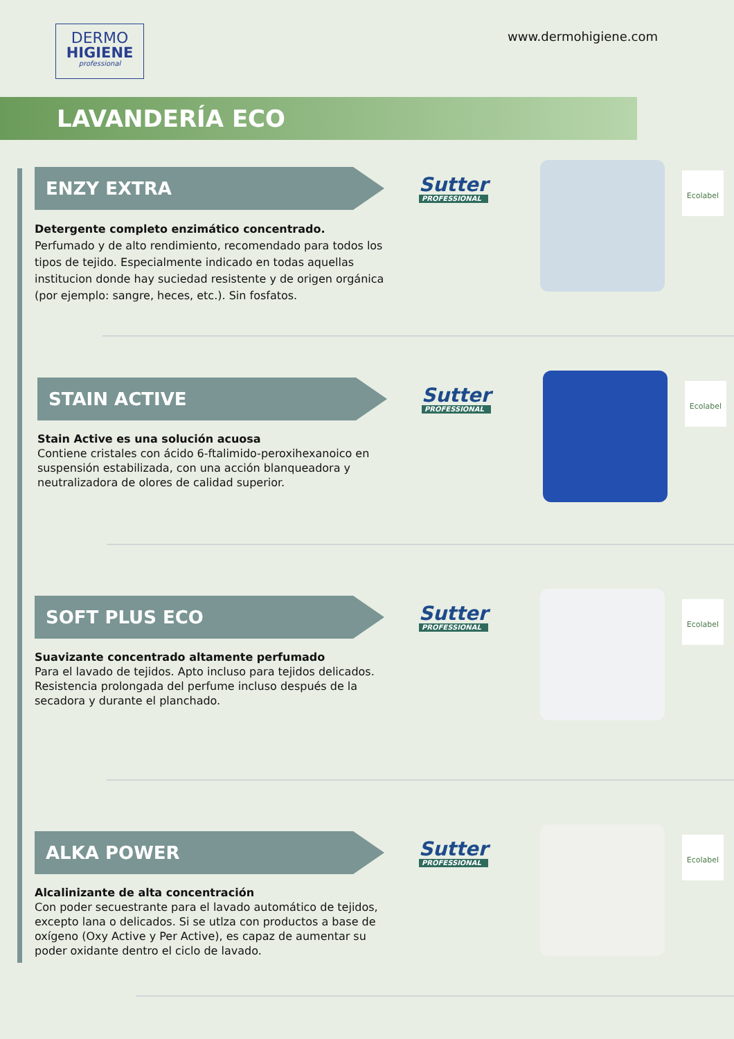DERMO
HIGIENE
professional
www.dermohigiene.com
LAVANDERÍA ECO
ENZY EXTRA
Detergente completo enzimático concentrado.
Perfumado y de alto rendimiento, recomendado para todos los tipos de tejido. Especialmente indicado en todas aquellas institucion donde hay suciedad resistente y de origen orgánica (por ejemplo: sangre, heces, etc.). Sin fosfatos.
Sutter
PROFESSIONAL
Ecolabel
STAIN ACTIVE
Stain Active es una solución acuosa
Contiene cristales con ácido 6-ftalimido-peroxihexanoico en suspensión estabilizada, con una acción blanqueadora y neutralizadora de olores de calidad superior.
Sutter
PROFESSIONAL
Ecolabel
SOFT PLUS ECO
Suavizante concentrado altamente perfumado
Para el lavado de tejidos. Apto incluso para tejidos delicados. Resistencia prolongada del perfume incluso después de la secadora y durante el planchado.
Sutter
PROFESSIONAL
Ecolabel
ALKA POWER
Alcalinizante de alta concentración
Con poder secuestrante para el lavado automático de tejidos, excepto lana o delicados. Si se utlza con productos a base de oxígeno (Oxy Active y Per Active), es capaz de aumentar su poder oxidante dentro el ciclo de lavado.
Sutter
PROFESSIONAL
Ecolabel